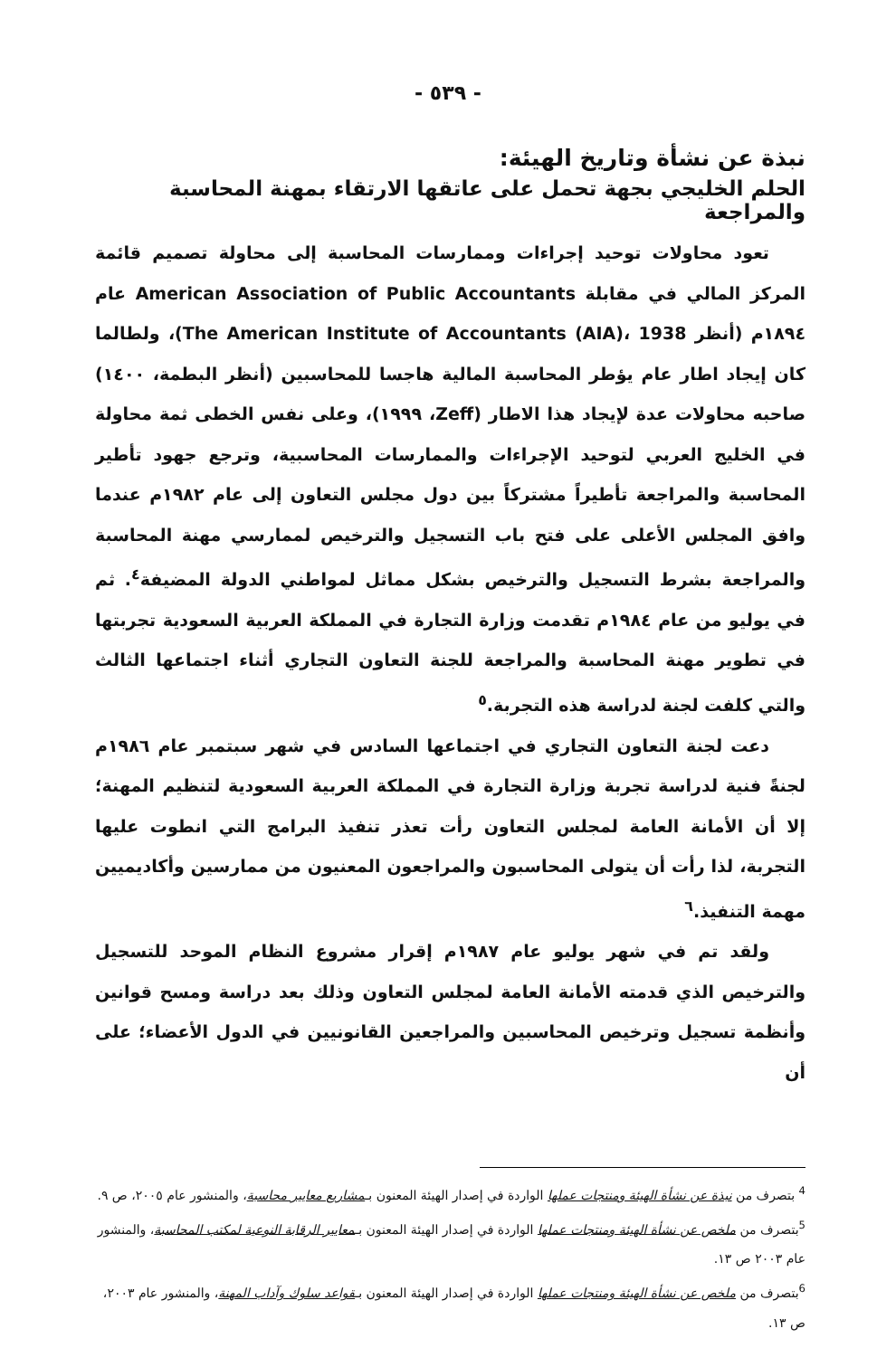- ٥٣٩ -
نبذة عن نشأة وتاريخ الهيئة:
الحلم الخليجي بجهة تحمل على عاتقها الارتقاء بمهنة المحاسبة والمراجعة
تعود محاولات توحيد إجراءات وممارسات المحاسبة إلى محاولة تصميم قائمة المركز المالي في مقابلة American Association of Public Accountants عام ١٨٩٤م (أنظر The American Institute of Accountants (AIA)، 1938)، ولطالما كان إيجاد اطار عام يؤطر المحاسبة المالية هاجسا للمحاسبين (أنظر البطمة، ١٤٠٠) صاحبه محاولات عدة لإيجاد هذا الاطار (Zeff، ١٩٩٩)، وعلى نفس الخطى ثمة محاولة في الخليج العربي لتوحيد الإجراءات والممارسات المحاسبية، وترجع جهود تأطير المحاسبة والمراجعة تأطيراً مشتركاً بين دول مجلس التعاون إلى عام ١٩٨٢م عندما وافق المجلس الأعلى على فتح باب التسجيل والترخيص لممارسي مهنة المحاسبة والمراجعة بشرط التسجيل والترخيص بشكل مماثل لمواطني الدولة المضيفة<sup>٤</sup>. ثم في يوليو من عام ١٩٨٤م تقدمت وزارة التجارة في المملكة العربية السعودية تجربتها في تطوير مهنة المحاسبة والمراجعة للجنة التعاون التجاري أثناء اجتماعها الثالث والتي كلفت لجنة لدراسة هذه التجربة.<sup>٥</sup>
دعت لجنة التعاون التجاري في اجتماعها السادس في شهر سبتمبر عام ١٩٨٦م لجنةً فنية لدراسة تجربة وزارة التجارة في المملكة العربية السعودية لتنظيم المهنة؛ إلا أن الأمانة العامة لمجلس التعاون رأت تعذر تنفيذ البرامج التي انطوت عليها التجربة، لذا رأت أن يتولى المحاسبون والمراجعون المعنيون من ممارسين وأكاديميين مهمة التنفيذ.<sup>٦</sup>
ولقد تم في شهر يوليو عام ١٩٨٧م إقرار مشروع النظام الموحد للتسجيل والترخيص الذي قدمته الأمانة العامة لمجلس التعاون وذلك بعد دراسة ومسح قوانين وأنظمة تسجيل وترخيص المحاسبين والمراجعين القانونيين في الدول الأعضاء؛ على أن
<sup>4</sup> بتصرف من نبذة عن نشأة الهيئة ومنتجات عملها الواردة في إصدار الهيئة المعنون بـمشاريع معايير محاسبة، والمنشور عام ٢٠٠٥، ص ٩.
<sup>5</sup> بتصرف من ملخص عن نشأة الهيئة ومنتجات عملها الواردة في إصدار الهيئة المعنون بـمعايير الرقابة النوعية لمكتب المحاسبة، والمنشور عام ٢٠٠٣ ص ١٣.
<sup>6</sup> بتصرف من ملخص عن نشأة الهيئة ومنتجات عملها الواردة في إصدار الهيئة المعنون بـقواعد سلوك وآداب المهنة، والمنشور عام ٢٠٠٣، ص ١٣.